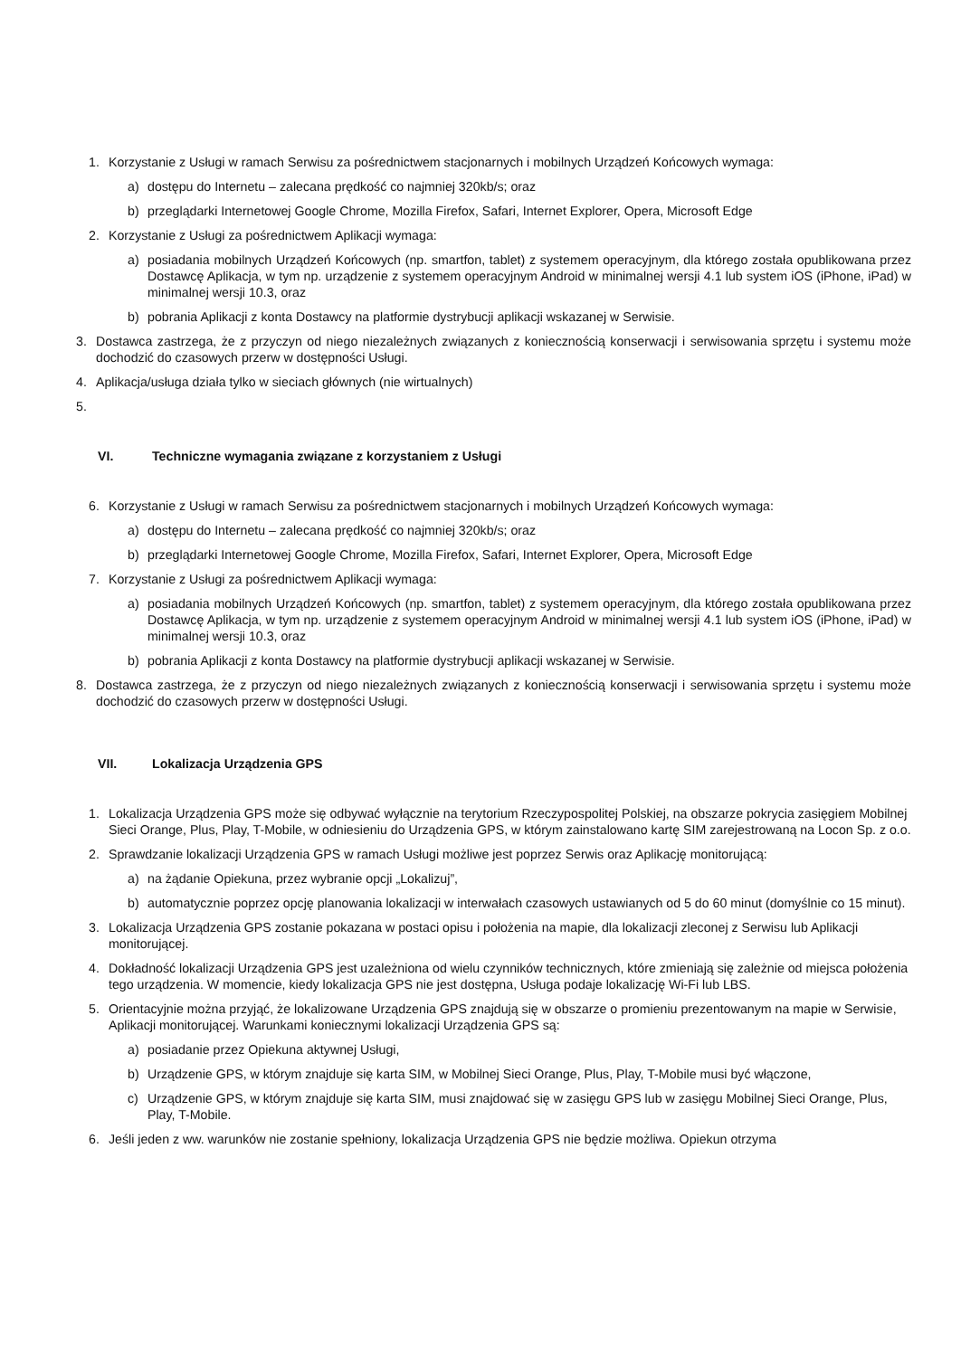1. Korzystanie z Usługi w ramach Serwisu za pośrednictwem stacjonarnych i mobilnych Urządzeń Końcowych wymaga:
a) dostępu do Internetu – zalecana prędkość co najmniej 320kb/s; oraz
b) przeglądarki Internetowej Google Chrome, Mozilla Firefox, Safari, Internet Explorer, Opera, Microsoft Edge
2. Korzystanie z Usługi za pośrednictwem Aplikacji wymaga:
a) posiadania mobilnych Urządzeń Końcowych (np. smartfon, tablet) z systemem operacyjnym, dla którego została opublikowana przez Dostawcę Aplikacja, w tym np. urządzenie z systemem operacyjnym Android w minimalnej wersji 4.1 lub system iOS (iPhone, iPad) w minimalnej wersji 10.3, oraz
b) pobrania Aplikacji z konta Dostawcy na platformie dystrybucji aplikacji wskazanej w Serwisie.
3. Dostawca zastrzega, że z przyczyn od niego niezależnych związanych z koniecznością konserwacji i serwisowania sprzętu i systemu może dochodzić do czasowych przerw w dostępności Usługi.
4. Aplikacja/usługa działa tylko w sieciach głównych (nie wirtualnych)
5.
VI. Techniczne wymagania związane z korzystaniem z Usługi
6. Korzystanie z Usługi w ramach Serwisu za pośrednictwem stacjonarnych i mobilnych Urządzeń Końcowych wymaga:
a) dostępu do Internetu – zalecana prędkość co najmniej 320kb/s; oraz
b) przeglądarki Internetowej Google Chrome, Mozilla Firefox, Safari, Internet Explorer, Opera, Microsoft Edge
7. Korzystanie z Usługi za pośrednictwem Aplikacji wymaga:
a) posiadania mobilnych Urządzeń Końcowych (np. smartfon, tablet) z systemem operacyjnym, dla którego została opublikowana przez Dostawcę Aplikacja, w tym np. urządzenie z systemem operacyjnym Android w minimalnej wersji 4.1 lub system iOS (iPhone, iPad) w minimalnej wersji 10.3, oraz
b) pobrania Aplikacji z konta Dostawcy na platformie dystrybucji aplikacji wskazanej w Serwisie.
8. Dostawca zastrzega, że z przyczyn od niego niezależnych związanych z koniecznością konserwacji i serwisowania sprzętu i systemu może dochodzić do czasowych przerw w dostępności Usługi.
VII. Lokalizacja Urządzenia GPS
1. Lokalizacja Urządzenia GPS może się odbywać wyłącznie na terytorium Rzeczypospolitej Polskiej, na obszarze pokrycia zasięgiem Mobilnej Sieci Orange, Plus, Play, T-Mobile, w odniesieniu do Urządzenia GPS, w którym zainstalowano kartę SIM zarejestrowaną na Locon Sp. z o.o.
2. Sprawdzanie lokalizacji Urządzenia GPS w ramach Usługi możliwe jest poprzez Serwis oraz Aplikację monitorującą:
a) na żądanie Opiekuna, przez wybranie opcji „Lokalizuj”,
b) automatycznie poprzez opcję planowania lokalizacji w interwałach czasowych ustawianych od 5 do 60 minut (domyślnie co 15 minut).
3. Lokalizacja Urządzenia GPS zostanie pokazana w postaci opisu i położenia na mapie, dla lokalizacji zleconej z Serwisu lub Aplikacji monitorującej.
4. Dokładność lokalizacji Urządzenia GPS jest uzależniona od wielu czynników technicznych, które zmieniają się zależnie od miejsca położenia tego urządzenia. W momencie, kiedy lokalizacja GPS nie jest dostępna, Usługa podaje lokalizację Wi-Fi lub LBS.
5. Orientacyjnie można przyjąć, że lokalizowane Urządzenia GPS znajdują się w obszarze o promieniu prezentowanym na mapie w Serwisie, Aplikacji monitorującej. Warunkami koniecznymi lokalizacji Urządzenia GPS są:
a) posiadanie przez Opiekuna aktywnej Usługi,
b) Urządzenie GPS, w którym znajduje się karta SIM, w Mobilnej Sieci Orange, Plus, Play, T-Mobile musi być włączone,
c) Urządzenie GPS, w którym znajduje się karta SIM, musi znajdować się w zasięgu GPS lub w zasięgu Mobilnej Sieci Orange, Plus, Play, T-Mobile.
6. Jeśli jeden z ww. warunków nie zostanie spełniony, lokalizacja Urządzenia GPS nie będzie możliwa. Opiekun otrzyma